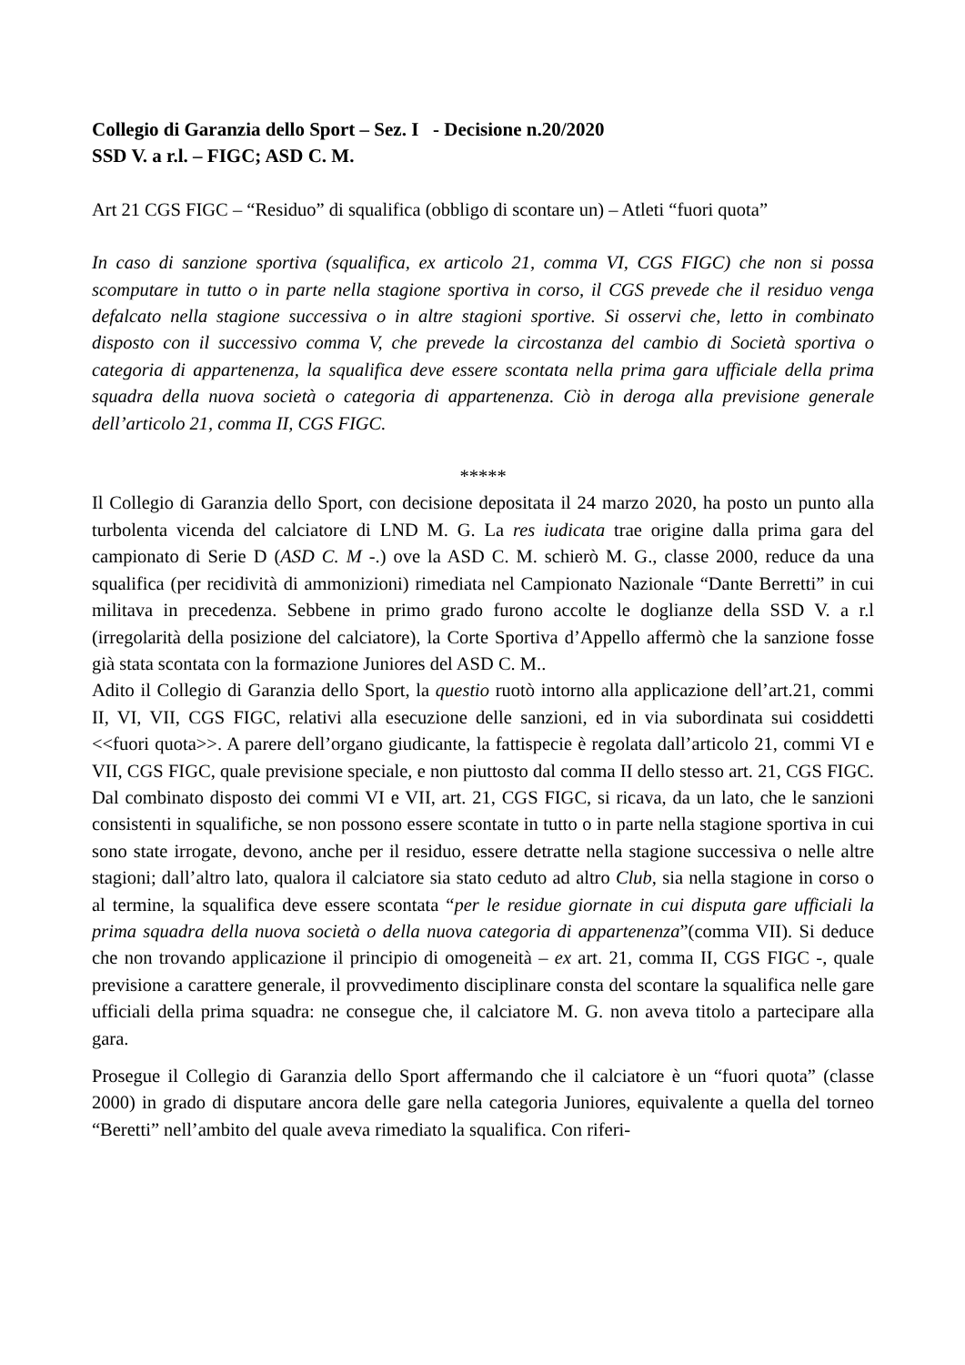Collegio di Garanzia dello Sport – Sez. I - Decisione n.20/2020
SSD V. a r.l. – FIGC; ASD C. M.
Art 21 CGS FIGC – “Residuo” di squalifica (obbligo di scontare un) – Atleti “fuori quota”
In caso di sanzione sportiva (squalifica, ex articolo 21, comma VI, CGS FIGC) che non si possa scomputare in tutto o in parte nella stagione sportiva in corso, il CGS prevede che il residuo venga defalcato nella stagione successiva o in altre stagioni sportive. Si osservi che, letto in combinato disposto con il successivo comma V, che prevede la circostanza del cambio di Società sportiva o categoria di appartenenza, la squalifica deve essere scontata nella prima gara ufficiale della prima squadra della nuova società o categoria di appartenenza. Ciò in deroga alla previsione generale dell’articolo 21, comma II, CGS FIGC.
*****
Il Collegio di Garanzia dello Sport, con decisione depositata il 24 marzo 2020, ha posto un punto alla turbolenta vicenda del calciatore di LND M. G. La res iudicata trae origine dalla prima gara del campionato di Serie D (ASD C. M -.) ove la ASD C. M. schierò M. G., classe 2000, reduce da una squalifica (per recidività di ammonizioni) rimediata nel Campionato Nazionale “Dante Berretti” in cui militava in precedenza. Sebbene in primo grado furono accolte le doglianze della SSD V. a r.l (irregolarità della posizione del calciatore), la Corte Sportiva d’Appello affermò che la sanzione fosse già stata scontata con la formazione Juniores del ASD C. M..
Adito il Collegio di Garanzia dello Sport, la questio ruotò intorno alla applicazione dell’art.21, commi II, VI, VII, CGS FIGC, relativi alla esecuzione delle sanzioni, ed in via subordinata sui cosiddetti <<fuori quota>>. A parere dell’organo giudicante, la fattispecie è regolata dall’articolo 21, commi VI e VII, CGS FIGC, quale previsione speciale, e non piuttosto dal comma II dello stesso art. 21, CGS FIGC. Dal combinato disposto dei commi VI e VII, art. 21, CGS FIGC, si ricava, da un lato, che le sanzioni consistenti in squalifiche, se non possono essere scontate in tutto o in parte nella stagione sportiva in cui sono state irrogate, devono, anche per il residuo, essere detratte nella stagione successiva o nelle altre stagioni; dall’altro lato, qualora il calciatore sia stato ceduto ad altro Club, sia nella stagione in corso o al termine, la squalifica deve essere scontata “per le residue giornate in cui disputa gare ufficiali la prima squadra della nuova società o della nuova categoria di appartenenza”(comma VII). Si deduce che non trovando applicazione il principio di omogeneità – ex art. 21, comma II, CGS FIGC -, quale previsione a carattere generale, il provvedimento disciplinare consta del scontare la squalifica nelle gare ufficiali della prima squadra: ne consegue che, il calciatore M. G. non aveva titolo a partecipare alla gara.
Prosegue il Collegio di Garanzia dello Sport affermando che il calciatore è un “fuori quota” (classe 2000) in grado di disputare ancora delle gare nella categoria Juniores, equivalente a quella del torneo “Beretti” nell’ambito del quale aveva rimediato la squalifica. Con riferi-